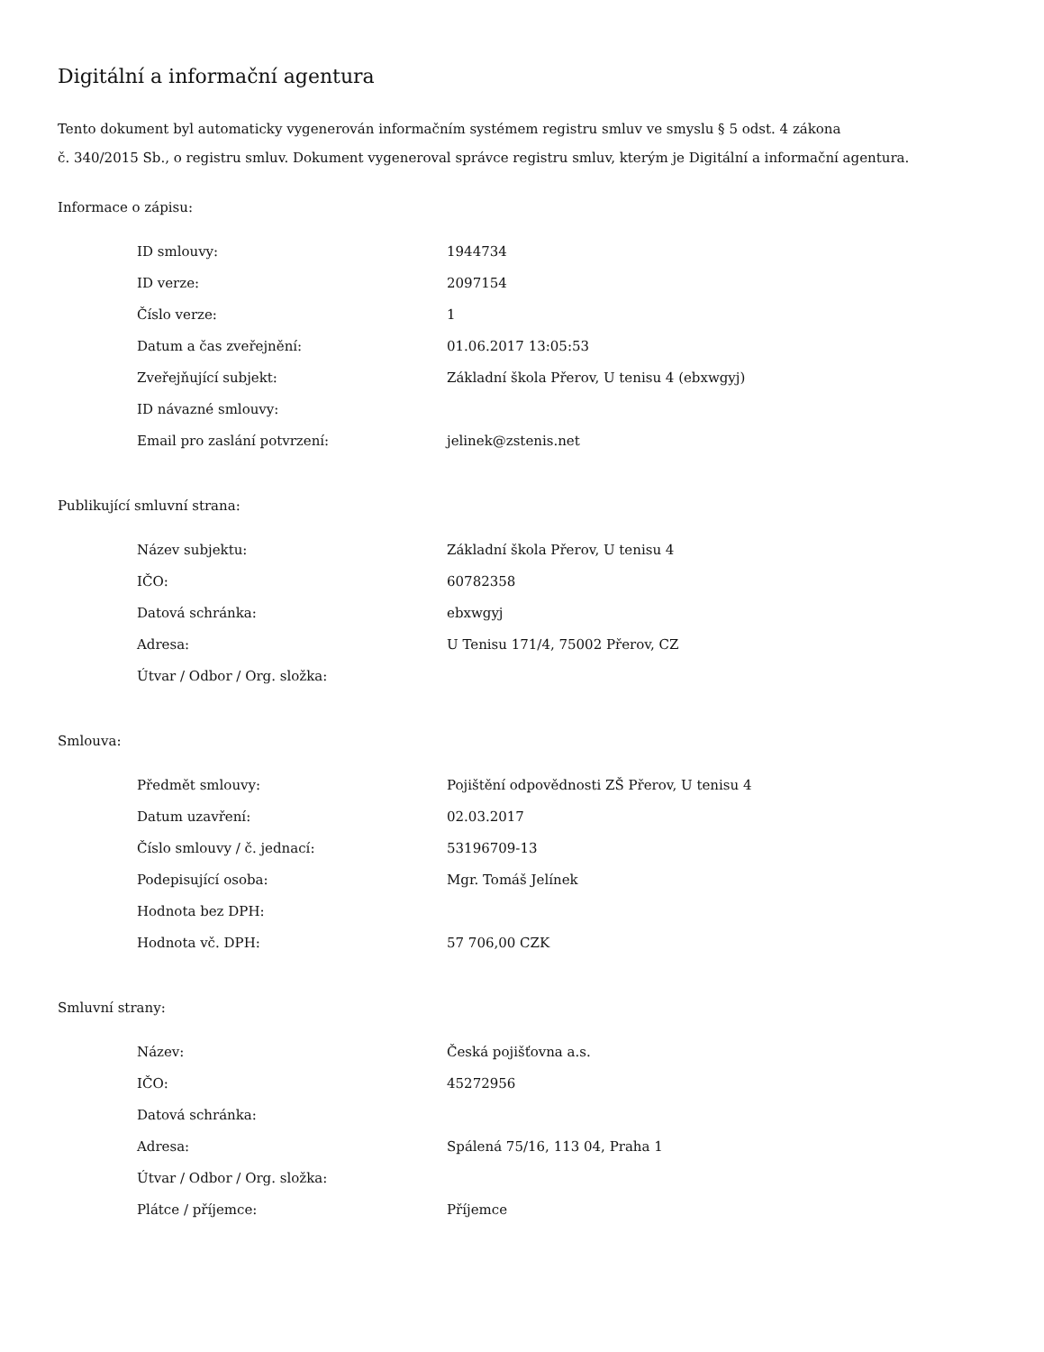Digitální a informační agentura
Tento dokument byl automaticky vygenerován informačním systémem registru smluv ve smyslu § 5 odst. 4 zákona
č. 340/2015 Sb., o registru smluv. Dokument vygeneroval správce registru smluv, kterým je Digitální a informační agentura.
Informace o zápisu:
| ID smlouvy: | 1944734 |
| ID verze: | 2097154 |
| Číslo verze: | 1 |
| Datum a čas zveřejnění: | 01.06.2017 13:05:53 |
| Zveřejňující subjekt: | Základní škola Přerov, U tenisu 4 (ebxwgyj) |
| ID návazné smlouvy: | |
| Email pro zaslání potvrzení: | jelinek@zstenis.net |
Publikující smluvní strana:
| Název subjektu: | Základní škola Přerov, U tenisu 4 |
| IČO: | 60782358 |
| Datová schránka: | ebxwgyj |
| Adresa: | U Tenisu 171/4, 75002 Přerov, CZ |
| Útvar / Odbor / Org. složka: | |
Smlouva:
| Předmět smlouvy: | Pojištění odpovědnosti ZŠ Přerov, U tenisu 4 |
| Datum uzavření: | 02.03.2017 |
| Číslo smlouvy / č. jednací: | 53196709-13 |
| Podepisující osoba: | Mgr. Tomáš Jelínek |
| Hodnota bez DPH: | |
| Hodnota vč. DPH: | 57 706,00 CZK |
Smluvní strany:
| Název: | Česká pojišťovna a.s. |
| IČO: | 45272956 |
| Datová schránka: | |
| Adresa: | Spálená 75/16, 113 04, Praha 1 |
| Útvar / Odbor / Org. složka: | |
| Plátce / příjemce: | Příjemce |